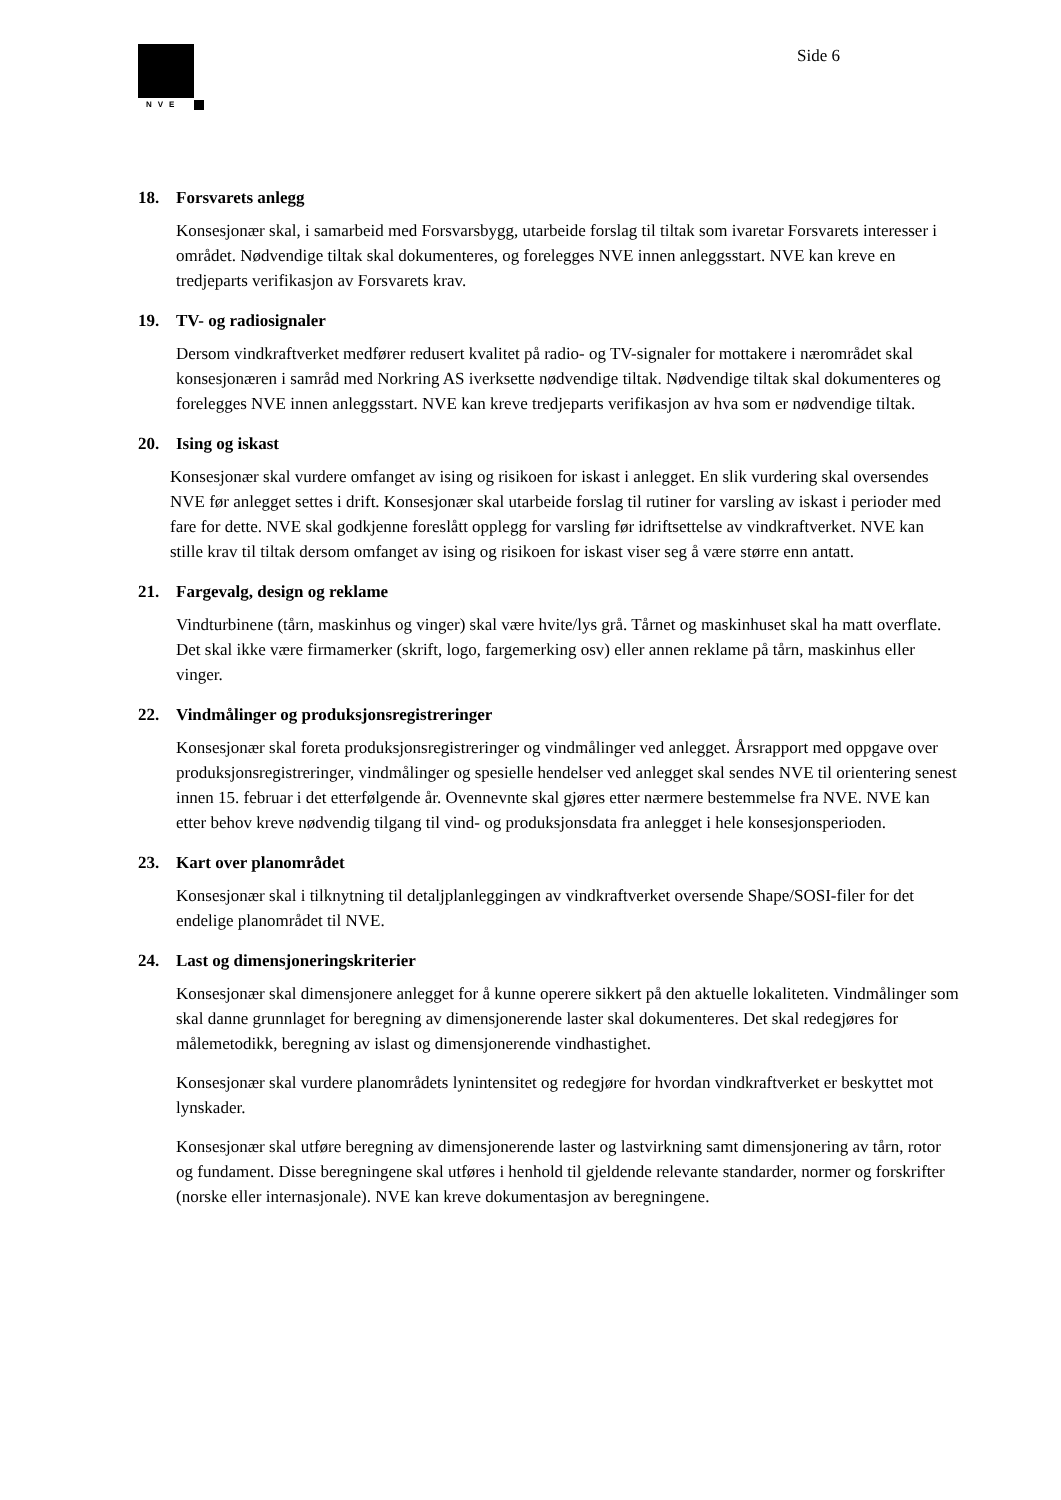NVE
Side 6
18. Forsvarets anlegg
Konsesjonær skal, i samarbeid med Forsvarsbygg, utarbeide forslag til tiltak som ivaretar Forsvarets interesser i området. Nødvendige tiltak skal dokumenteres, og forelegges NVE innen anleggsstart. NVE kan kreve en tredjeparts verifikasjon av Forsvarets krav.
19. TV- og radiosignaler
Dersom vindkraftverket medfører redusert kvalitet på radio- og TV-signaler for mottakere i nærområdet skal konsesjonæren i samråd med Norkring AS iverksette nødvendige tiltak. Nødvendige tiltak skal dokumenteres og forelegges NVE innen anleggsstart. NVE kan kreve tredjeparts verifikasjon av hva som er nødvendige tiltak.
20. Ising og iskast
Konsesjonær skal vurdere omfanget av ising og risikoen for iskast i anlegget. En slik vurdering skal oversendes NVE før anlegget settes i drift. Konsesjonær skal utarbeide forslag til rutiner for varsling av iskast i perioder med fare for dette. NVE skal godkjenne foreslått opplegg for varsling før idriftsettelse av vindkraftverket. NVE kan stille krav til tiltak dersom omfanget av ising og risikoen for iskast viser seg å være større enn antatt.
21. Fargevalg, design og reklame
Vindturbinene (tårn, maskinhus og vinger) skal være hvite/lys grå. Tårnet og maskinhuset skal ha matt overflate. Det skal ikke være firmamerker (skrift, logo, fargemerking osv) eller annen reklame på tårn, maskinhus eller vinger.
22. Vindmålinger og produksjonsregistreringer
Konsesjonær skal foreta produksjonsregistreringer og vindmålinger ved anlegget. Årsrapport med oppgave over produksjonsregistreringer, vindmålinger og spesielle hendelser ved anlegget skal sendes NVE til orientering senest innen 15. februar i det etterfølgende år. Ovennevnte skal gjøres etter nærmere bestemmelse fra NVE. NVE kan etter behov kreve nødvendig tilgang til vind- og produksjonsdata fra anlegget i hele konsesjonsperioden.
23. Kart over planområdet
Konsesjonær skal i tilknytning til detaljplanleggingen av vindkraftverket oversende Shape/SOSI-filer for det endelige planområdet til NVE.
24. Last og dimensjoneringskriterier
Konsesjonær skal dimensjonere anlegget for å kunne operere sikkert på den aktuelle lokaliteten. Vindmålinger som skal danne grunnlaget for beregning av dimensjonerende laster skal dokumenteres. Det skal redegjøres for målemetodikk, beregning av islast og dimensjonerende vindhastighet.
Konsesjonær skal vurdere planområdets lynintensitet og redegjøre for hvordan vindkraftverket er beskyttet mot lynskader.
Konsesjonær skal utføre beregning av dimensjonerende laster og lastvirkning samt dimensjonering av tårn, rotor og fundament. Disse beregningene skal utføres i henhold til gjeldende relevante standarder, normer og forskrifter (norske eller internasjonale). NVE kan kreve dokumentasjon av beregningene.